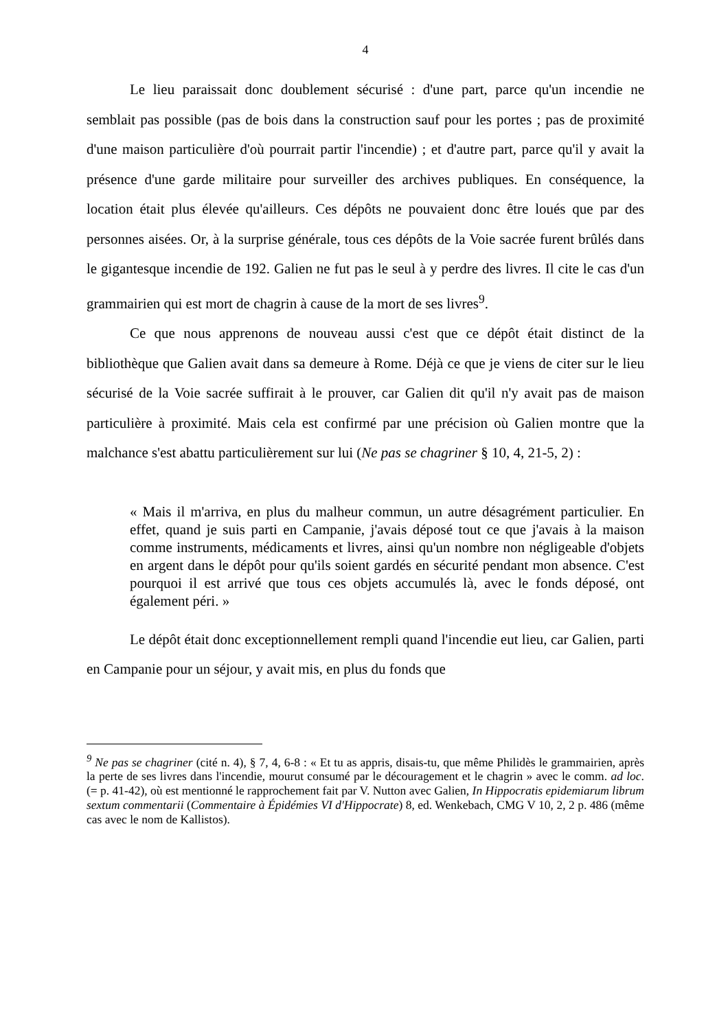4
Le lieu paraissait donc doublement sécurisé : d'une part, parce qu'un incendie ne semblait pas possible (pas de bois dans la construction sauf pour les portes ; pas de proximité d'une maison particulière d'où pourrait partir l'incendie) ; et d'autre part, parce qu'il y avait la présence d'une garde militaire pour surveiller des archives publiques. En conséquence, la location était plus élevée qu'ailleurs. Ces dépôts ne pouvaient donc être loués que par des personnes aisées. Or, à la surprise générale, tous ces dépôts de la Voie sacrée furent brûlés dans le gigantesque incendie de 192. Galien ne fut pas le seul à y perdre des livres. Il cite le cas d'un grammairien qui est mort de chagrin à cause de la mort de ses livres<sup>9</sup>.
Ce que nous apprenons de nouveau aussi c'est que ce dépôt était distinct de la bibliothèque que Galien avait dans sa demeure à Rome. Déjà ce que je viens de citer sur le lieu sécurisé de la Voie sacrée suffirait à le prouver, car Galien dit qu'il n'y avait pas de maison particulière à proximité. Mais cela est confirmé par une précision où Galien montre que la malchance s'est abattu particulièrement sur lui (Ne pas se chagriner § 10, 4, 21-5, 2) :
« Mais il m'arriva, en plus du malheur commun, un autre désagrément particulier. En effet, quand je suis parti en Campanie, j'avais déposé tout ce que j'avais à la maison comme instruments, médicaments et livres, ainsi qu'un nombre non négligeable d'objets en argent dans le dépôt pour qu'ils soient gardés en sécurité pendant mon absence. C'est pourquoi il est arrivé que tous ces objets accumulés là, avec le fonds déposé, ont également péri. »
Le dépôt était donc exceptionnellement rempli quand l'incendie eut lieu, car Galien, parti en Campanie pour un séjour, y avait mis, en plus du fonds que
<sup>9</sup> Ne pas se chagriner (cité n. 4), § 7, 4, 6-8 : « Et tu as appris, disais-tu, que même Philidès le grammairien, après la perte de ses livres dans l'incendie, mourut consumé par le découragement et le chagrin » avec le comm. ad loc. (= p. 41-42), où est mentionné le rapprochement fait par V. Nutton avec Galien, In Hippocratis epidemiarum librum sextum commentarii (Commentaire à Épidémies VI d'Hippocrate) 8, ed. Wenkebach, CMG V 10, 2, 2 p. 486 (même cas avec le nom de Kallistos).